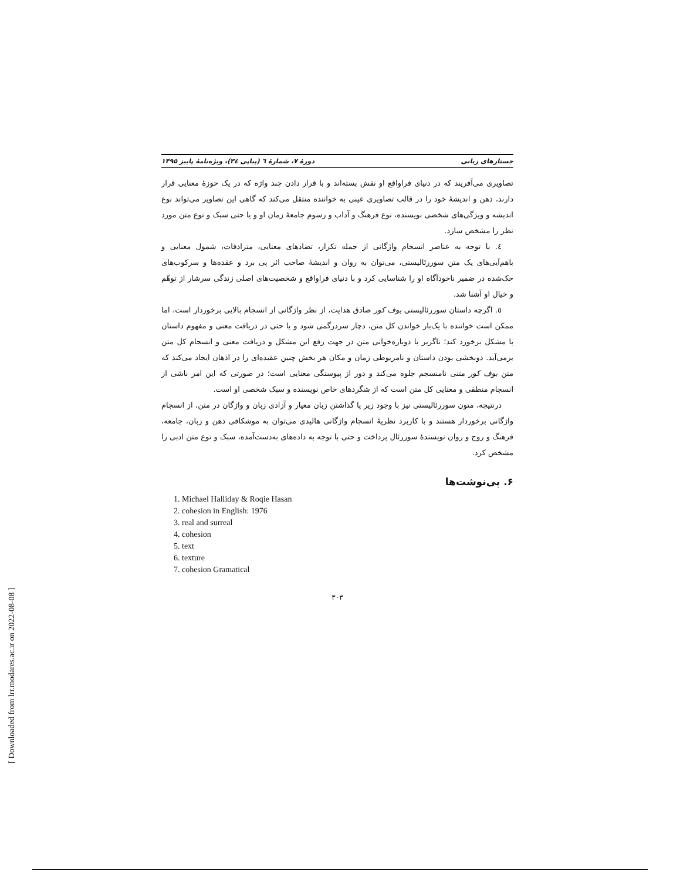جستارهای زبانی دورهٔ ۷، شمارهٔ ٦ (پیاپی ٣٤)، ویژه‌نامهٔ پاییز ۱۳۹۵
تصاویری می‌آفریند که در دنیای فراواقع او نقش بسته‌اند و با قرار دادن چند واژه که در یک حوزهٔ معنایی قرار دارند، ذهن و اندیشهٔ خود را در قالب تصاویری عینی به خواننده منتقل می‌کند که گاهی این تصاویر می‌تواند نوع اندیشه و ویژگی‌های شخصی نویسنده، نوع فرهنگ و آداب و رسوم جامعهٔ زمان او و یا حتی سبک و نوع متن مورد نظر را مشخص سازد.
٤. با توجه به عناصر انسجام واژگانی از جمله تکرار، تضادهای معنایی، مترادفات، شمول معنایی و باهم‌آیی‌های یک متن سوررئالیستی، می‌توان به روان و اندیشهٔ صاحب اثر پی برد و عقده‌ها و سرکوب‌های حک‌شده در ضمیر ناخودآگاه او را شناسایی کرد و با دنیای فراواقع و شخصیت‌های اصلی زندگی سرشار از توهّم و خیال او آشنا شد.
٥. اگرچه داستان سوررئالیستی بوف کور صادق هدایت، از نظر واژگانی از انسجام بالایی برخوردار است، اما ممکن است خواننده با یک‌بار خواندن کل متن، دچار سردرگمی شود و یا حتی در دریافت معنی و مفهوم داستان با مشکل برخورد کند؛ ناگزیر با دوباره‌خوانی متن در جهت رفع این مشکل و دریافت معنی و انسجام کل متن برمی‌آید. دوبخشی بودن داستان و نامربوطی زمان و مکان هر بخش چنین عقیده‌ای را در اذهان ایجاد می‌کند که متن بوف کور متنی نامنسجم جلوه می‌کند و دور از پیوستگی معنایی است؛ در صورتی که این امر ناشی از انسجام منطقی و معنایی کل متن است که از شگردهای خاص نویسنده و سبک شخصی او است.
درنتیجه، متون سوررئالیستی نیز با وجود زیر پا گذاشتن زبان معیار و آزادی زبان و واژگان در متن، از انسجام واژگانی برخوردار هستند و با کاربرد نظریهٔ انسجام واژگانی هالیدی می‌توان به موشکافی ذهن و زبان، جامعه، فرهنگ و روح و روان نویسندهٔ سوررئال پرداخت و حتی با توجه به داده‌های به‌دست‌آمده، سبک و نوع متن ادبی را مشخص کرد.
۶. پی‌نوشت‌ها
1. Michael Halliday & Roqie Hasan
2. cohesion in English: 1976
3. real and surreal
4. cohesion
5. text
6. texture
7. cohesion Gramatical
٣٠٣
[ Downloaded from lrr.modares.ac.ir on 2022-08-08 ]